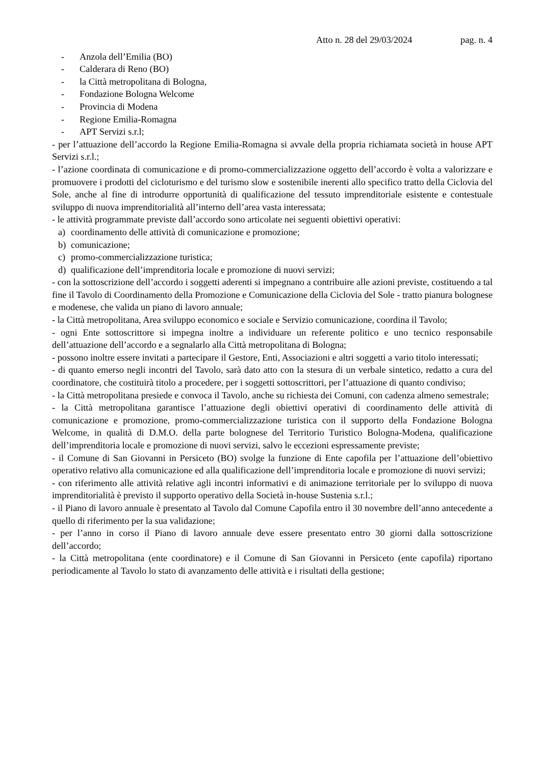Atto n. 28 del 29/03/2024 pag. n. 4
- Anzola dell’Emilia (BO)
- Calderara di Reno (BO)
- la Città metropolitana di Bologna,
- Fondazione Bologna Welcome
- Provincia di Modena
- Regione Emilia-Romagna
- APT Servizi s.r.l;
- per l’attuazione dell’accordo la Regione Emilia-Romagna si avvale della propria richiamata società in house APT Servizi s.r.l.;
- l’azione coordinata di comunicazione e di promo-commercializzazione oggetto dell’accordo è volta a valorizzare e promuovere i prodotti del cicloturismo e del turismo slow e sostenibile inerenti allo specifico tratto della Ciclovia del Sole, anche al fine di introdurre opportunità di qualificazione del tessuto imprenditoriale esistente e contestuale sviluppo di nuova imprenditorialità all’interno dell’area vasta interessata;
- le attività programmate previste dall’accordo sono articolate nei seguenti obiettivi operativi:
a) coordinamento delle attività di comunicazione e promozione;
b) comunicazione;
c) promo-commercializzazione turistica;
d) qualificazione dell’imprenditoria locale e promozione di nuovi servizi;
- con la sottoscrizione dell’accordo i soggetti aderenti si impegnano a contribuire alle azioni previste, costituendo a tal fine il Tavolo di Coordinamento della Promozione e Comunicazione della Ciclovia del Sole - tratto pianura bolognese e modenese, che valida un piano di lavoro annuale;
- la Città metropolitana, Area sviluppo economico e sociale e Servizio comunicazione, coordina il Tavolo;
- ogni Ente sottoscrittore si impegna inoltre a individuare un referente politico e uno tecnico responsabile dell’attuazione dell’accordo e a segnalarlo alla Città metropolitana di Bologna;
- possono inoltre essere invitati a partecipare il Gestore, Enti, Associazioni e altri soggetti a vario titolo interessati;
- di quanto emerso negli incontri del Tavolo, sarà dato atto con la stesura di un verbale sintetico, redatto a cura del coordinatore, che costituirà titolo a procedere, per i soggetti sottoscrittori, per l’attuazione di quanto condiviso;
- la Città metropolitana presiede e convoca il Tavolo, anche su richiesta dei Comuni, con cadenza almeno semestrale;
- la Città metropolitana garantisce l’attuazione degli obiettivi operativi di coordinamento delle attività di comunicazione e promozione, promo-commercializzazione turistica con il supporto della Fondazione Bologna Welcome, in qualità di D.M.O. della parte bolognese del Territorio Turistico Bologna-Modena, qualificazione dell’imprenditoria locale e promozione di nuovi servizi, salvo le eccezioni espressamente previste;
- il Comune di San Giovanni in Persiceto (BO) svolge la funzione di Ente capofila per l’attuazione dell’obiettivo operativo relativo alla comunicazione ed alla qualificazione dell’imprenditoria locale e promozione di nuovi servizi;
- con riferimento alle attività relative agli incontri informativi e di animazione territoriale per lo sviluppo di nuova imprenditorialità è previsto il supporto operativo della Società in-house Sustenia s.r.l.;
- il Piano di lavoro annuale è presentato al Tavolo dal Comune Capofila entro il 30 novembre dell’anno antecedente a quello di riferimento per la sua validazione;
- per l’anno in corso il Piano di lavoro annuale deve essere presentato entro 30 giorni dalla sottoscrizione dell’accordo;
- la Città metropolitana (ente coordinatore) e il Comune di San Giovanni in Persiceto (ente capofila) riportano periodicamente al Tavolo lo stato di avanzamento delle attività e i risultati della gestione;